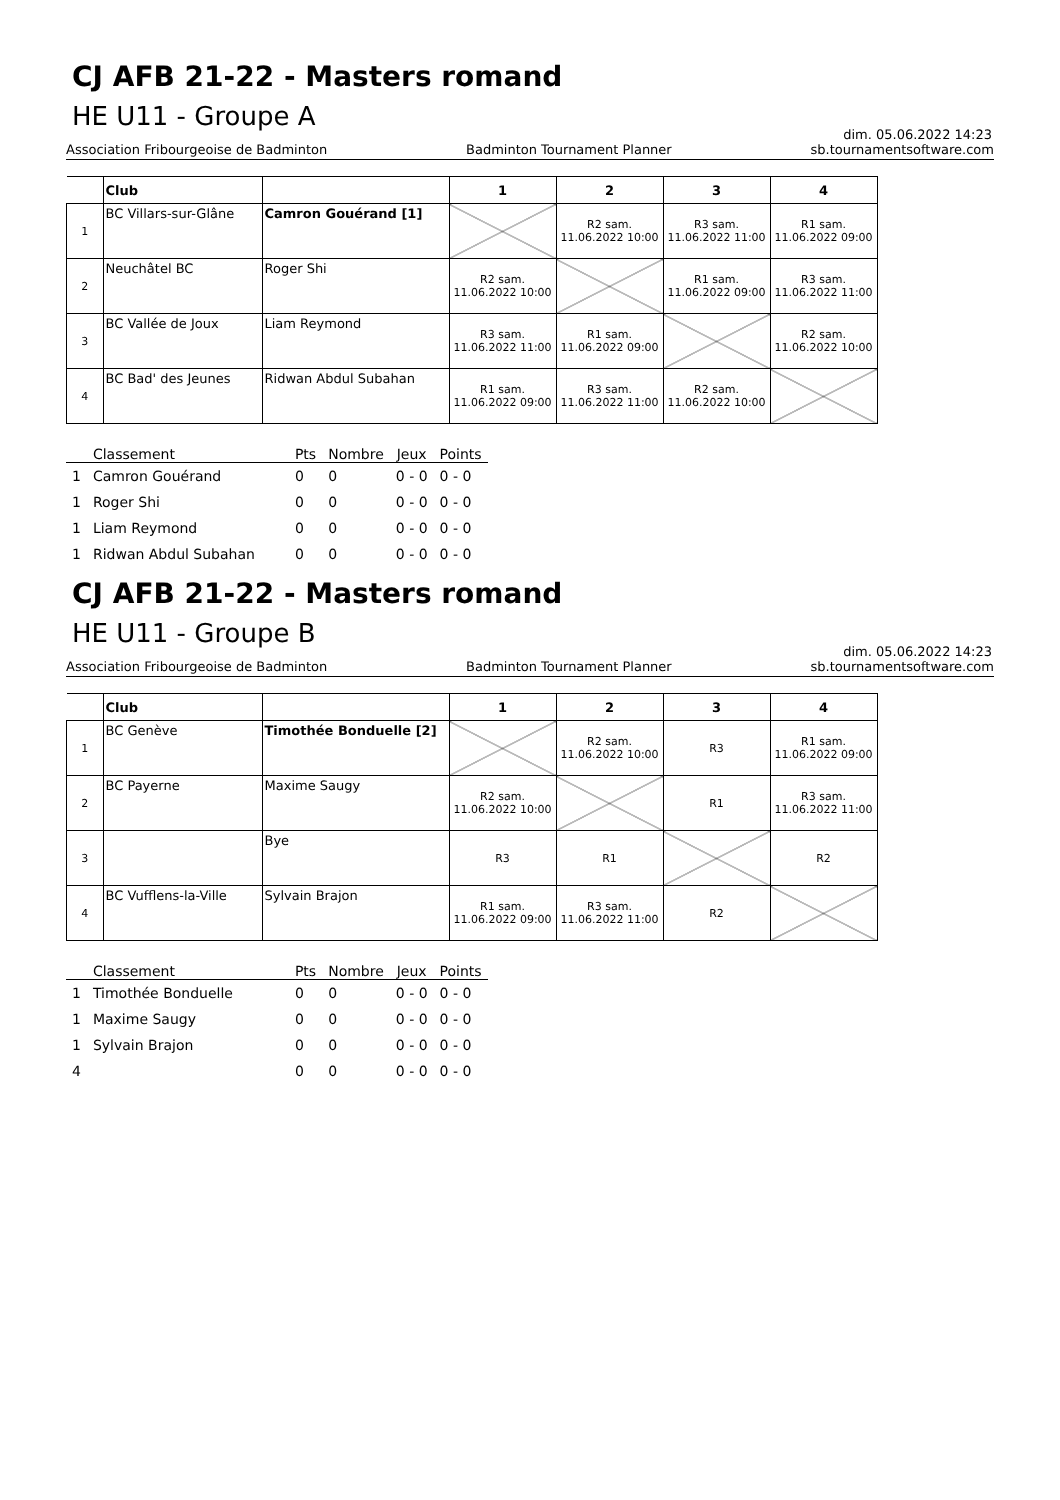CJ AFB 21-22 - Masters romand
HE U11 - Groupe A
dim. 05.06.2022 14:23
Association Fribourgeoise de Badminton Badminton Tournament Planner sb.tournamentsoftware.com
| | Club | | 1 | 2 | 3 | 4 |
| --- | --- | --- | --- | --- | --- | --- |
| 1 | BC Villars-sur-Glâne | Camron Gouérand [1] | | R2 sam. 11.06.2022 10:00 | R3 sam. 11.06.2022 11:00 | R1 sam. 11.06.2022 09:00 |
| 2 | Neuchâtel BC | Roger Shi | R2 sam. 11.06.2022 10:00 | | R1 sam. 11.06.2022 09:00 | R3 sam. 11.06.2022 11:00 |
| 3 | BC Vallée de Joux | Liam Reymond | R3 sam. 11.06.2022 11:00 | R1 sam. 11.06.2022 09:00 | | R2 sam. 11.06.2022 10:00 |
| 4 | BC Bad' des Jeunes | Ridwan Abdul Subahan | R1 sam. 11.06.2022 09:00 | R3 sam. 11.06.2022 11:00 | R2 sam. 11.06.2022 10:00 | |
| | Classement | Pts | Nombre | Jeux | Points |
| --- | --- | --- | --- | --- | --- |
| 1 | Camron Gouérand | 0 | 0 | 0 - 0 | 0 - 0 |
| 1 | Roger Shi | 0 | 0 | 0 - 0 | 0 - 0 |
| 1 | Liam Reymond | 0 | 0 | 0 - 0 | 0 - 0 |
| 1 | Ridwan Abdul Subahan | 0 | 0 | 0 - 0 | 0 - 0 |
CJ AFB 21-22 - Masters romand
HE U11 - Groupe B
dim. 05.06.2022 14:23
Association Fribourgeoise de Badminton Badminton Tournament Planner sb.tournamentsoftware.com
| | Club | | 1 | 2 | 3 | 4 |
| --- | --- | --- | --- | --- | --- | --- |
| 1 | BC Genève | Timothée Bonduelle [2] | | R2 sam. 11.06.2022 10:00 | R3 | R1 sam. 11.06.2022 09:00 |
| 2 | BC Payerne | Maxime Saugy | R2 sam. 11.06.2022 10:00 | | R1 | R3 sam. 11.06.2022 11:00 |
| 3 | | Bye | R3 | R1 | | R2 |
| 4 | BC Vufflens-la-Ville | Sylvain Brajon | R1 sam. 11.06.2022 09:00 | R3 sam. 11.06.2022 11:00 | R2 | |
| | Classement | Pts | Nombre | Jeux | Points |
| --- | --- | --- | --- | --- | --- |
| 1 | Timothée Bonduelle | 0 | 0 | 0 - 0 | 0 - 0 |
| 1 | Maxime Saugy | 0 | 0 | 0 - 0 | 0 - 0 |
| 1 | Sylvain Brajon | 0 | 0 | 0 - 0 | 0 - 0 |
| 4 | | 0 | 0 | 0 - 0 | 0 - 0 |